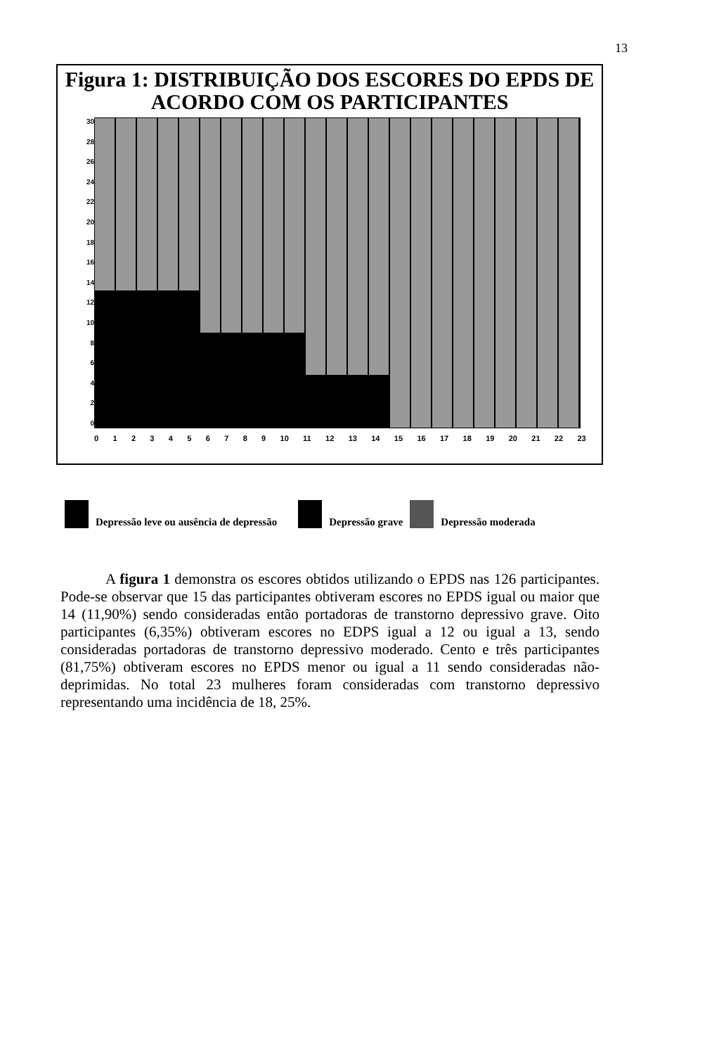13
Figura 1: DISTRIBUIÇÃO DOS ESCORES DO EPDS DE ACORDO COM OS PARTICIPANTES
30
28
26
24
22
20
18
16
14
12
10
86420
0123456789 10 11 12 13 14 15 16 17 18 19 20 21 22 23
Depressão leve ou ausência de depressão
Depressão grave
Depressão moderada
A figura 1 demonstra os escores obtidos utilizando o EPDS nas 126 participantes. Pode-se observar que 15 das participantes obtiveram escores no EPDS igual ou maior que 14 (11,90%) sendo consideradas então portadoras de transtorno depressivo grave. Oito participantes (6,35%) obtiveram escores no EDPS igual a 12 ou igual a 13, sendo consideradas portadoras de transtorno depressivo moderado. Cento e três participantes (81,75%) obtiveram escores no EPDS menor ou igual a 11 sendo consideradas não-deprimidas. No total 23 mulheres foram consideradas com transtorno depressivo representando uma incidência de 18, 25%.